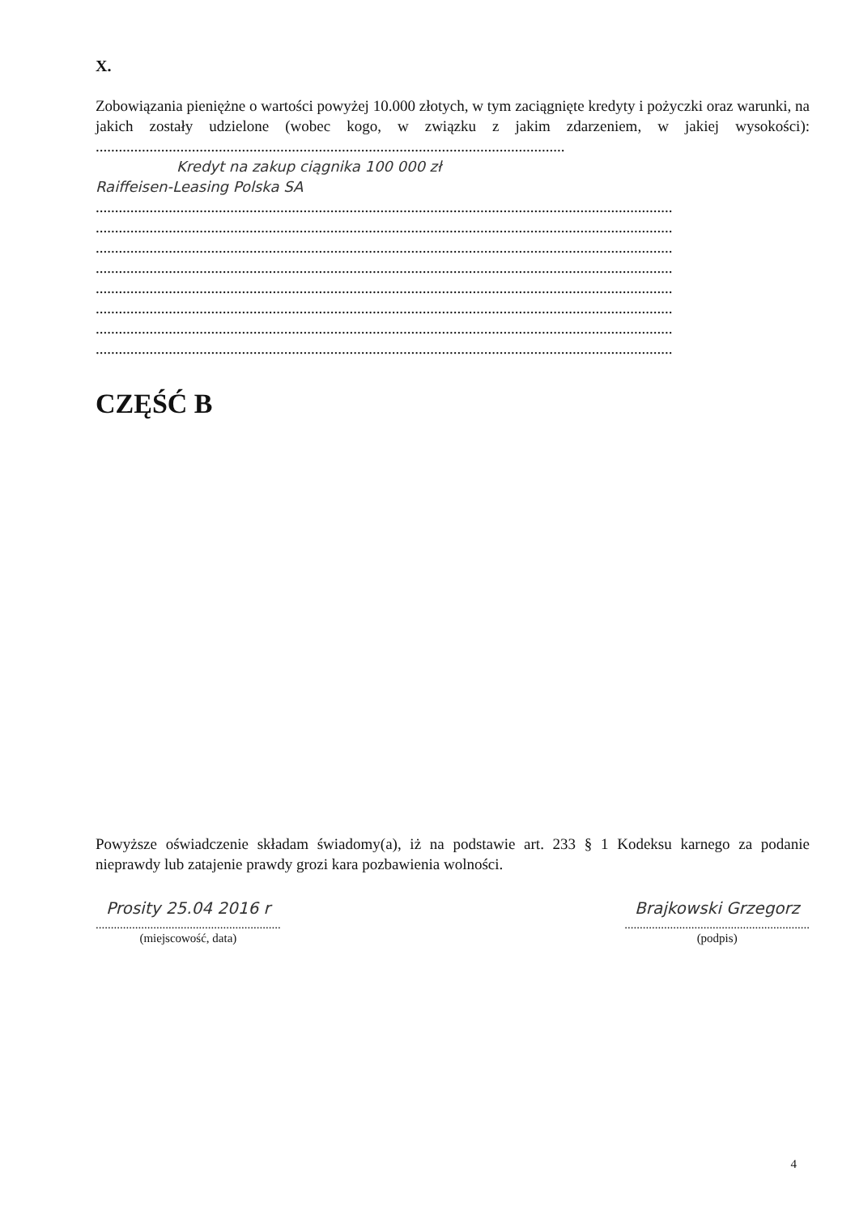X.
Zobowiązania pieniężne o wartości powyżej 10.000 złotych, w tym zaciągnięte kredyty i pożyczki oraz warunki, na jakich zostały udzielone (wobec kogo, w związku z jakim zdarzeniem, w jakiej wysokości): ..........................................................................................................................
Kredyt na zakup ciągnika 100 000 zł
Raiffeisen-Leasing Polska SA
......................................................................................................................................................
......................................................................................................................................................
......................................................................................................................................................
......................................................................................................................................................
......................................................................................................................................................
......................................................................................................................................................
......................................................................................................................................................
......................................................................................................................................................
CZĘŚĆ B
Powyższe oświadczenie składam świadomy(a), iż na podstawie art. 233 § 1 Kodeksu karnego za podanie nieprawdy lub zatajenie prawdy grozi kara pozbawienia wolności.
Prosity 25.04 2016 r
.............................................................
(miejscowość, data)
Brajkowski Grzegorz
.............................................................
(podpis)
4